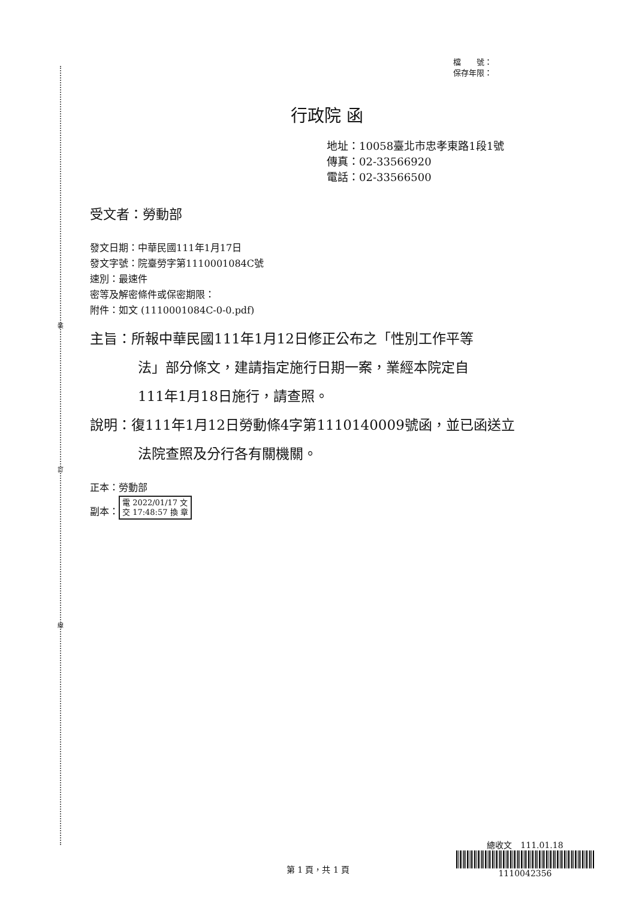裝
訂
線
檔　　號：
保存年限：
行政院 函
地址：10058臺北市忠孝東路1段1號
傳真：02-33566920
電話：02-33566500
受文者：勞動部
發文日期：中華民國111年1月17日
發文字號：院臺勞字第1110001084C號
速別：最速件
密等及解密條件或保密期限：
附件：如文 (1110001084C-0-0.pdf)
主旨：所報中華民國111年1月12日修正公布之「性別工作平等
法」部分條文，建請指定施行日期一案，業經本院定自
111年1月18日施行，請查照。
說明：復111年1月12日勞動條4字第1110140009號函，並已函送立
法院查照及分行各有關機關。
正本：勞動部
副本： 電 2022/01/17 文
交 17:48:57 換 章
第 1 頁，共 1 頁
總收文　111.01.18
1110042356